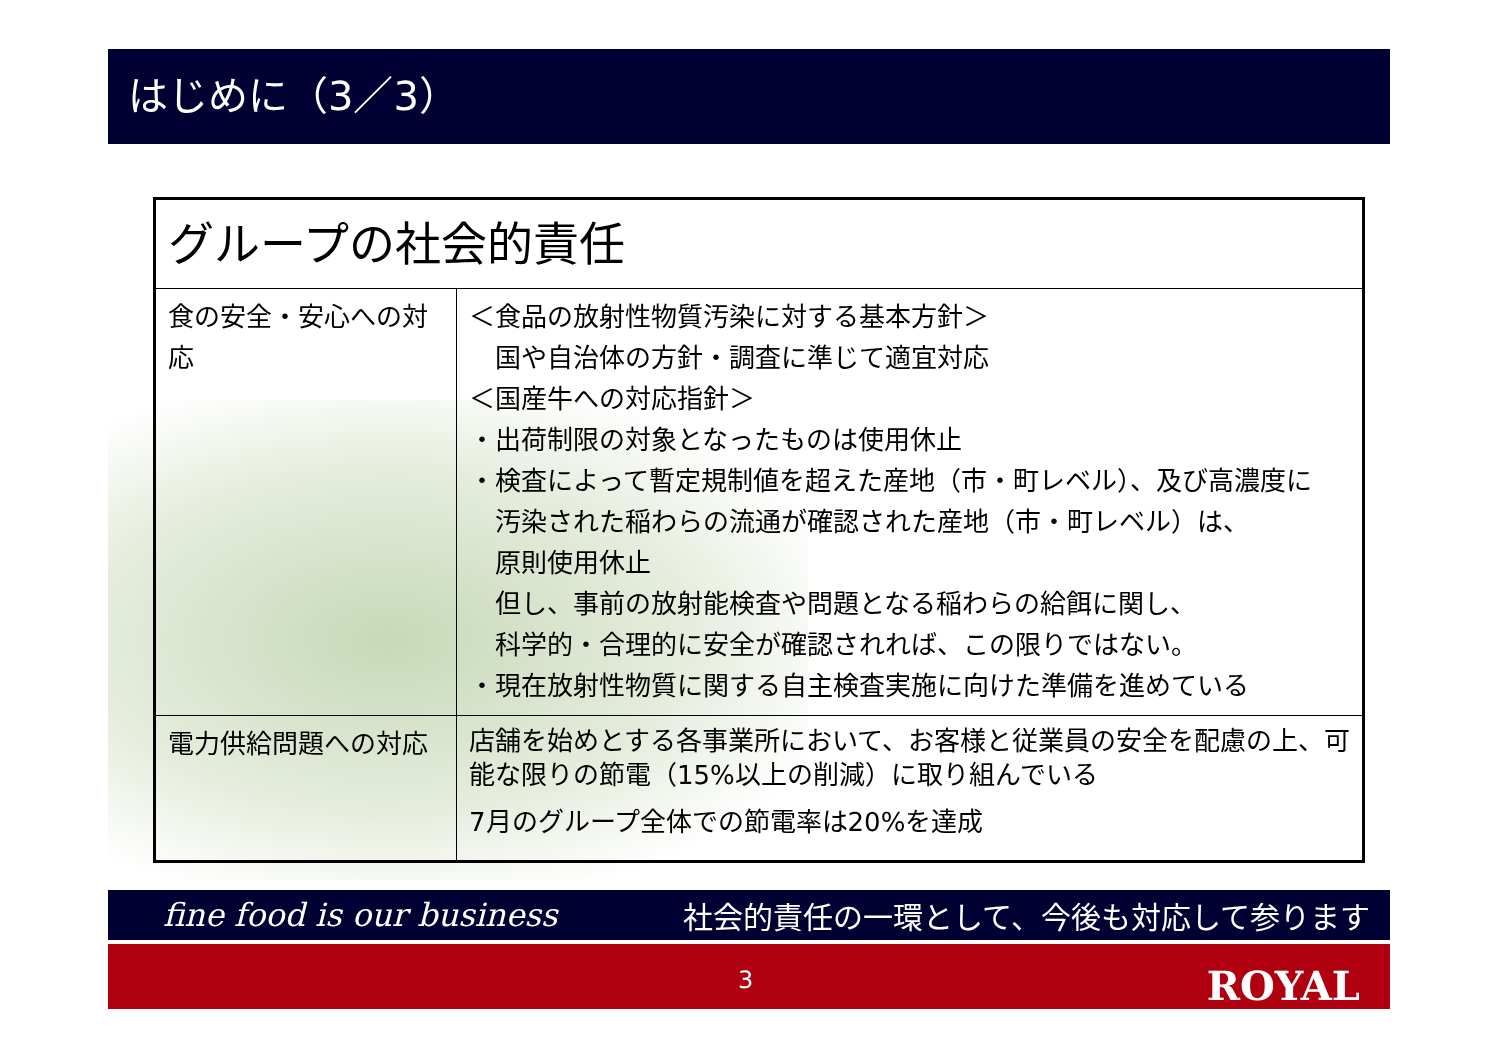はじめに（3／3）
| グループの社会的責任 | |
| --- | --- |
| 食の安全・安心への対応 | ＜食品の放射性物質汚染に対する基本方針＞ 国や自治体の方針・調査に準じて適宜対応 ＜国産牛への対応指針＞ ・出荷制限の対象となったものは使用休止 ・検査によって暫定規制値を超えた産地（市・町レベル）、及び高濃度に 汚染された稲わらの流通が確認された産地（市・町レベル）は、 原則使用休止 但し、事前の放射能検査や問題となる稲わらの給餌に関し、 科学的・合理的に安全が確認されれば、この限りではない。 ・現在放射性物質に関する自主検査実施に向けた準備を進めている |
| 電力供給問題への対応 | 店舗を始めとする各事業所において、お客様と従業員の安全を配慮の上、可能な限りの節電（15%以上の削減）に取り組んでいる 7月のグループ全体での節電率は20%を達成 |
fine food is our business 社会的責任の一環として、今後も対応して参ります
3 ROYAL